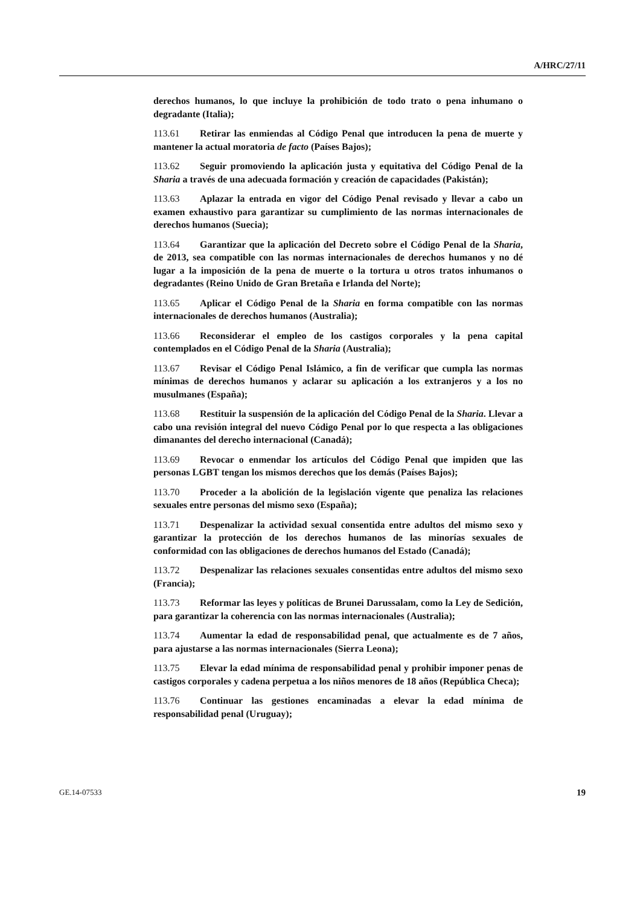A/HRC/27/11
derechos humanos, lo que incluye la prohibición de todo trato o pena inhumano o degradante (Italia);
113.61 Retirar las enmiendas al Código Penal que introducen la pena de muerte y mantener la actual moratoria de facto (Países Bajos);
113.62 Seguir promoviendo la aplicación justa y equitativa del Código Penal de la Sharia a través de una adecuada formación y creación de capacidades (Pakistán);
113.63 Aplazar la entrada en vigor del Código Penal revisado y llevar a cabo un examen exhaustivo para garantizar su cumplimiento de las normas internacionales de derechos humanos (Suecia);
113.64 Garantizar que la aplicación del Decreto sobre el Código Penal de la Sharia, de 2013, sea compatible con las normas internacionales de derechos humanos y no dé lugar a la imposición de la pena de muerte o la tortura u otros tratos inhumanos o degradantes (Reino Unido de Gran Bretaña e Irlanda del Norte);
113.65 Aplicar el Código Penal de la Sharia en forma compatible con las normas internacionales de derechos humanos (Australia);
113.66 Reconsiderar el empleo de los castigos corporales y la pena capital contemplados en el Código Penal de la Sharia (Australia);
113.67 Revisar el Código Penal Islámico, a fin de verificar que cumpla las normas mínimas de derechos humanos y aclarar su aplicación a los extranjeros y a los no musulmanes (España);
113.68 Restituir la suspensión de la aplicación del Código Penal de la Sharia. Llevar a cabo una revisión integral del nuevo Código Penal por lo que respecta a las obligaciones dimanantes del derecho internacional (Canadá);
113.69 Revocar o enmendar los artículos del Código Penal que impiden que las personas LGBT tengan los mismos derechos que los demás (Países Bajos);
113.70 Proceder a la abolición de la legislación vigente que penaliza las relaciones sexuales entre personas del mismo sexo (España);
113.71 Despenalizar la actividad sexual consentida entre adultos del mismo sexo y garantizar la protección de los derechos humanos de las minorías sexuales de conformidad con las obligaciones de derechos humanos del Estado (Canadá);
113.72 Despenalizar las relaciones sexuales consentidas entre adultos del mismo sexo (Francia);
113.73 Reformar las leyes y políticas de Brunei Darussalam, como la Ley de Sedición, para garantizar la coherencia con las normas internacionales (Australia);
113.74 Aumentar la edad de responsabilidad penal, que actualmente es de 7 años, para ajustarse a las normas internacionales (Sierra Leona);
113.75 Elevar la edad mínima de responsabilidad penal y prohibir imponer penas de castigos corporales y cadena perpetua a los niños menores de 18 años (República Checa);
113.76 Continuar las gestiones encaminadas a elevar la edad mínima de responsabilidad penal (Uruguay);
19 GE.14-07533